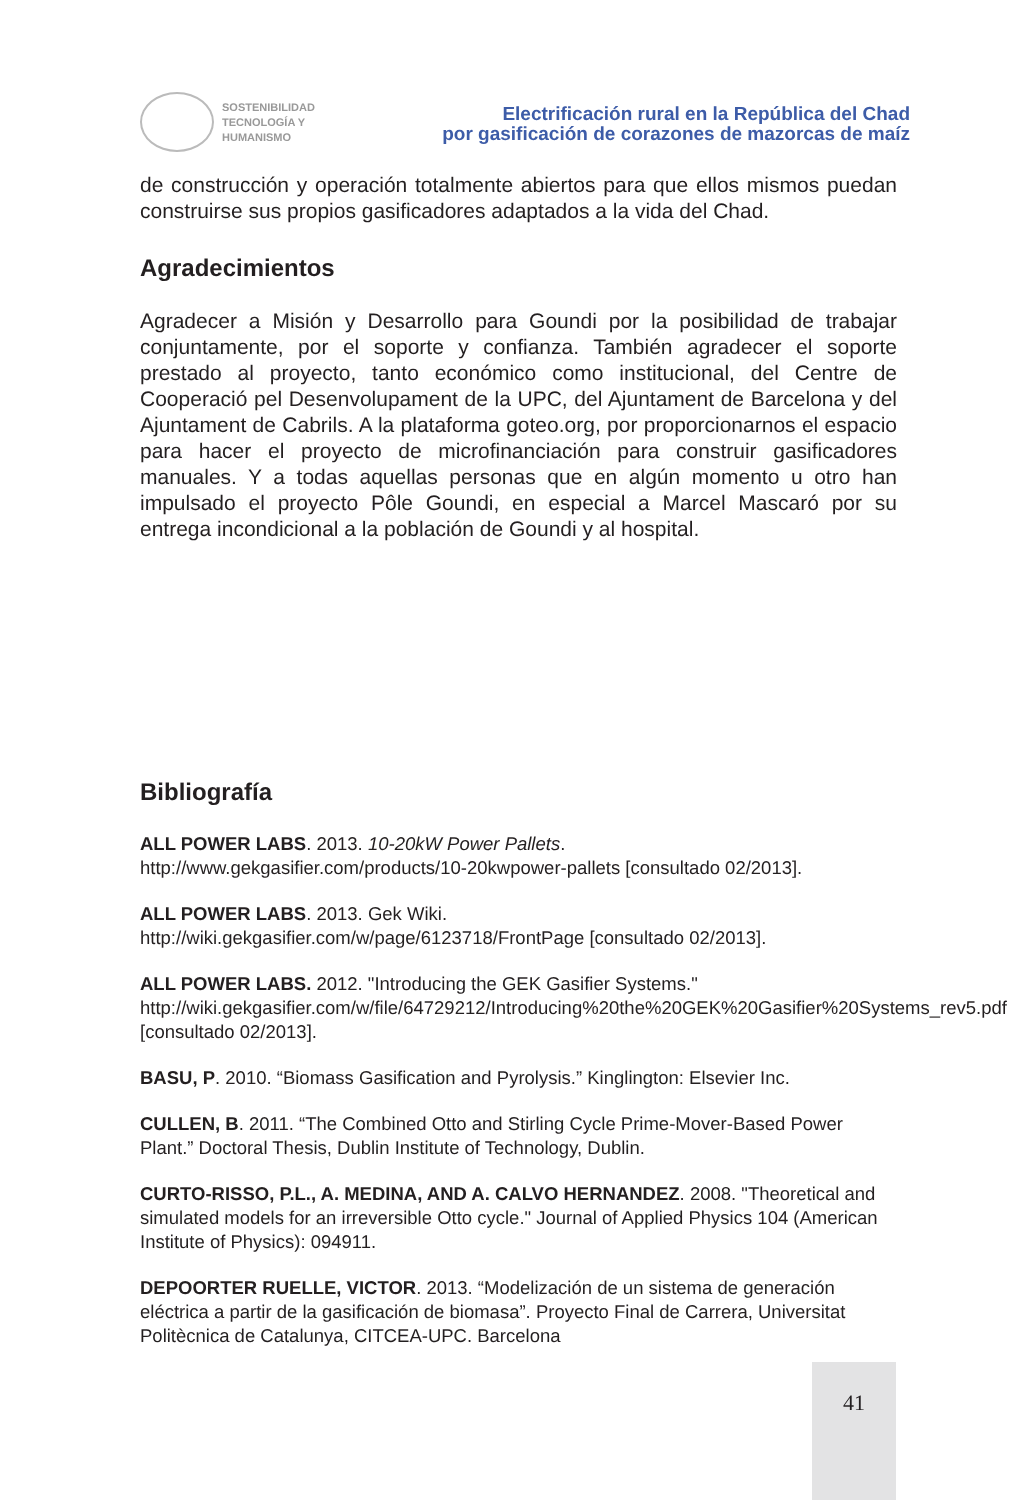SOSTENIBILIDAD
TECNOLOGÍA Y
HUMANISMO
Electrificación rural en la República del Chad
por gasificación de corazones de mazorcas de maíz
de construcción y operación totalmente abiertos para que ellos mismos puedan construirse sus propios gasificadores adaptados a la vida del Chad.
Agradecimientos
Agradecer a Misión y Desarrollo para Goundi por la posibilidad de trabajar conjuntamente, por el soporte y confianza. También agradecer el soporte prestado al proyecto, tanto económico como institucional, del Centre de Cooperació pel Desenvolupament de la UPC, del Ajuntament de Barcelona y del Ajuntament de Cabrils. A la plataforma goteo.org, por proporcionarnos el espacio para hacer el proyecto de microfinanciación para construir gasificadores manuales. Y a todas aquellas personas que en algún momento u otro han impulsado el proyecto Pôle Goundi, en especial a Marcel Mascaró por su entrega incondicional a la población de Goundi y al hospital.
Bibliografía
ALL POWER LABS. 2013. 10-20kW Power Pallets.
http://www.gekgasifier.com/products/10-20kwpower-pallets [consultado 02/2013].
ALL POWER LABS. 2013. Gek Wiki.
http://wiki.gekgasifier.com/w/page/6123718/FrontPage [consultado 02/2013].
ALL POWER LABS. 2012. "Introducing the GEK Gasifier Systems."
http://wiki.gekgasifier.com/w/file/64729212/Introducing%20the%20GEK%20Gasifier%20Systems_rev5.pdf [consultado 02/2013].
BASU, P. 2010. “Biomass Gasification and Pyrolysis.” Kinglington: Elsevier Inc.
CULLEN, B. 2011. “The Combined Otto and Stirling Cycle Prime-Mover-Based Power Plant.” Doctoral Thesis, Dublin Institute of Technology, Dublin.
CURTO-RISSO, P.L., A. MEDINA, AND A. CALVO HERNANDEZ. 2008. "Theoretical and simulated models for an irreversible Otto cycle." Journal of Applied Physics 104 (American Institute of Physics): 094911.
DEPOORTER RUELLE, VICTOR. 2013. “Modelización de un sistema de generación eléctrica a partir de la gasificación de biomasa”. Proyecto Final de Carrera, Universitat Politècnica de Catalunya, CITCEA-UPC. Barcelona
41